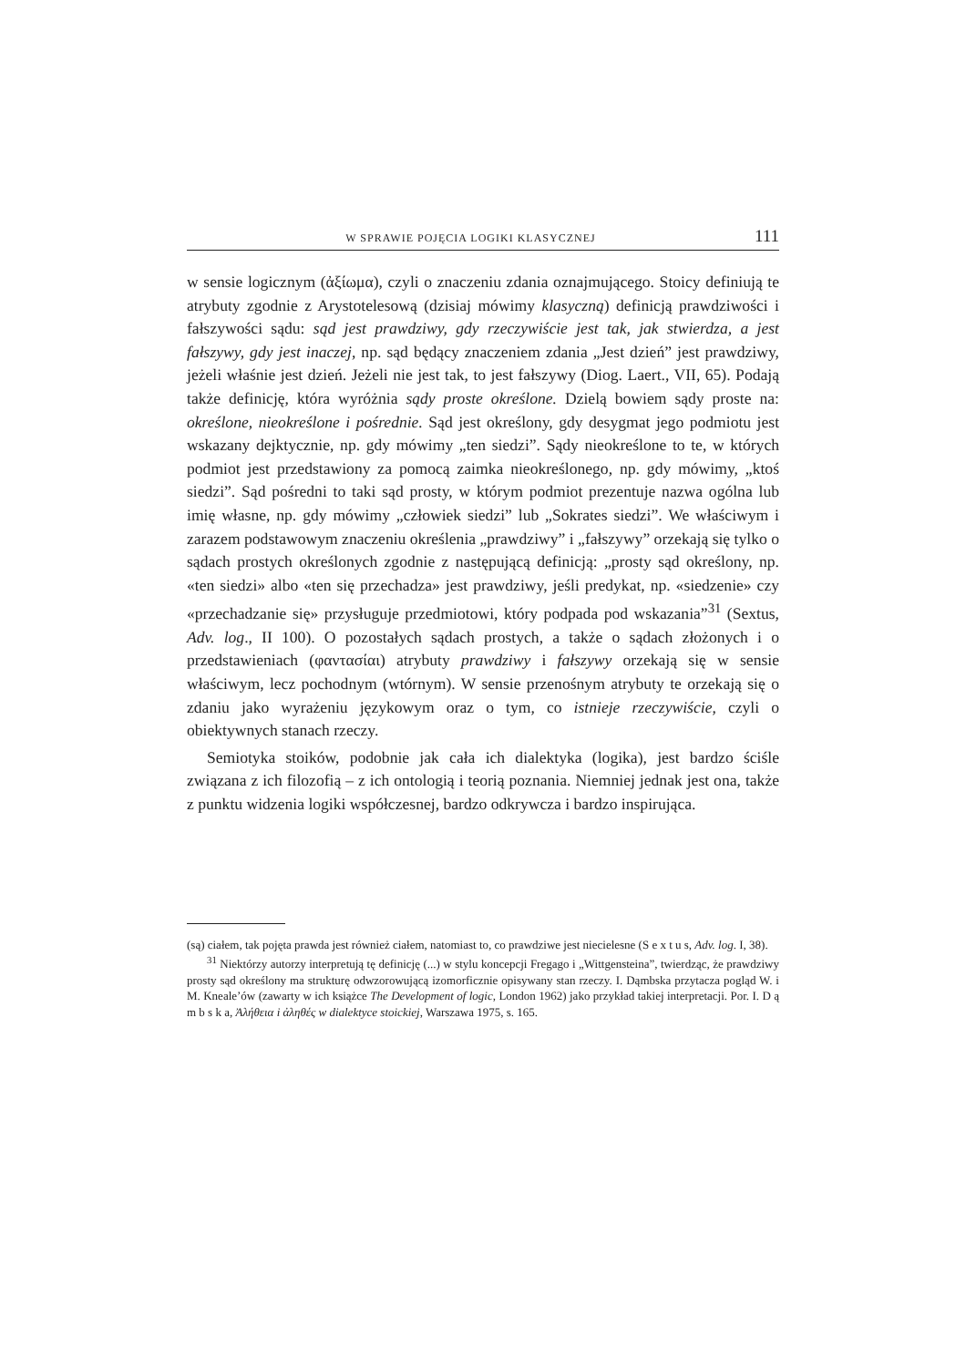W SPRAWIE POJĘCIA LOGIKI KLASYCZNEJ 111
w sensie logicznym (ἀξίωμα), czyli o znaczeniu zdania oznajmującego. Stoicy definiują te atrybuty zgodnie z Arystotelesową (dzisiaj mówimy klasyczną) definicją prawdziwości i fałszywości sądu: sąd jest prawdziwy, gdy rzeczywiście jest tak, jak stwierdza, a jest fałszywy, gdy jest inaczej, np. sąd będący znaczeniem zdania „Jest dzień” jest prawdziwy, jeżeli właśnie jest dzień. Jeżeli nie jest tak, to jest fałszywy (Diog. Laert., VII, 65). Podają także definicję, która wyróżnia sądy proste określone. Dzielą bowiem sądy proste na: określone, nieokreślone i pośrednie. Sąd jest określony, gdy desygmat jego podmiotu jest wskazany dejktycznie, np. gdy mówimy „ten siedzi”. Sądy nieokreślone to te, w których podmiot jest przedstawiony za pomocą zaimka nieokreślonego, np. gdy mówimy, „ktoś siedzi”. Sąd pośredni to taki sąd prosty, w którym podmiot prezentuje nazwa ogólna lub imię własne, np. gdy mówimy „człowiek siedzi” lub „Sokrates siedzi”. We właściwym i zarazem podstawowym znaczeniu określenia „prawdziwy” i „fałszywy” orzekają się tylko o sądach prostych określonych zgodnie z następującą definicją: „prosty sąd określony, np. «ten siedzi» albo «ten się przechadza» jest prawdziwy, jeśli predykat, np. «siedzenie» czy «przechadzanie się» przysługuje przedmiotowi, który podpada pod wskazania”<sup>31</sup> (Sextus, Adv. log., II 100). O pozostałych sądach prostych, a także o sądach złożonych i o przedstawieniach (φαντασίαι) atrybuty prawdziwy i fałszywy orzekają się w sensie właściwym, lecz pochodnym (wtórnym). W sensie przenośnym atrybuty te orzekają się o zdaniu jako wyrażeniu językowym oraz o tym, co istnieje rzeczywiście, czyli o obiektywnych stanach rzeczy.
Semiotyka stoików, podobnie jak cała ich dialektyka (logika), jest bardzo ściśle związana z ich filozofią – z ich ontologią i teorią poznania. Niemniej jednak jest ona, także z punktu widzenia logiki współczesnej, bardzo odkrywcza i bardzo inspirująca.
(są) ciałem, tak pojęta prawda jest również ciałem, natomiast to, co prawdziwe jest niecielesne (S e x t u s, Adv. log. I, 38).
<sup>31</sup> Niektórzy autorzy interpretują tę definicję (...) w stylu koncepcji Fregago i „Wittgensteina”, twierdząc, że prawdziwy prosty sąd określony ma strukturę odwzorowującą izomorficznie opisywany stan rzeczy. I. Dąmbska przytacza pogląd W. i M. Kneale’ów (zawarty w ich książce The Development of logic, London 1962) jako przykład takiej interpretacji. Por. I. D ą m b s k a, Ἀλήθεια i ἀληθές w dialektyce stoickiej, Warszawa 1975, s. 165.